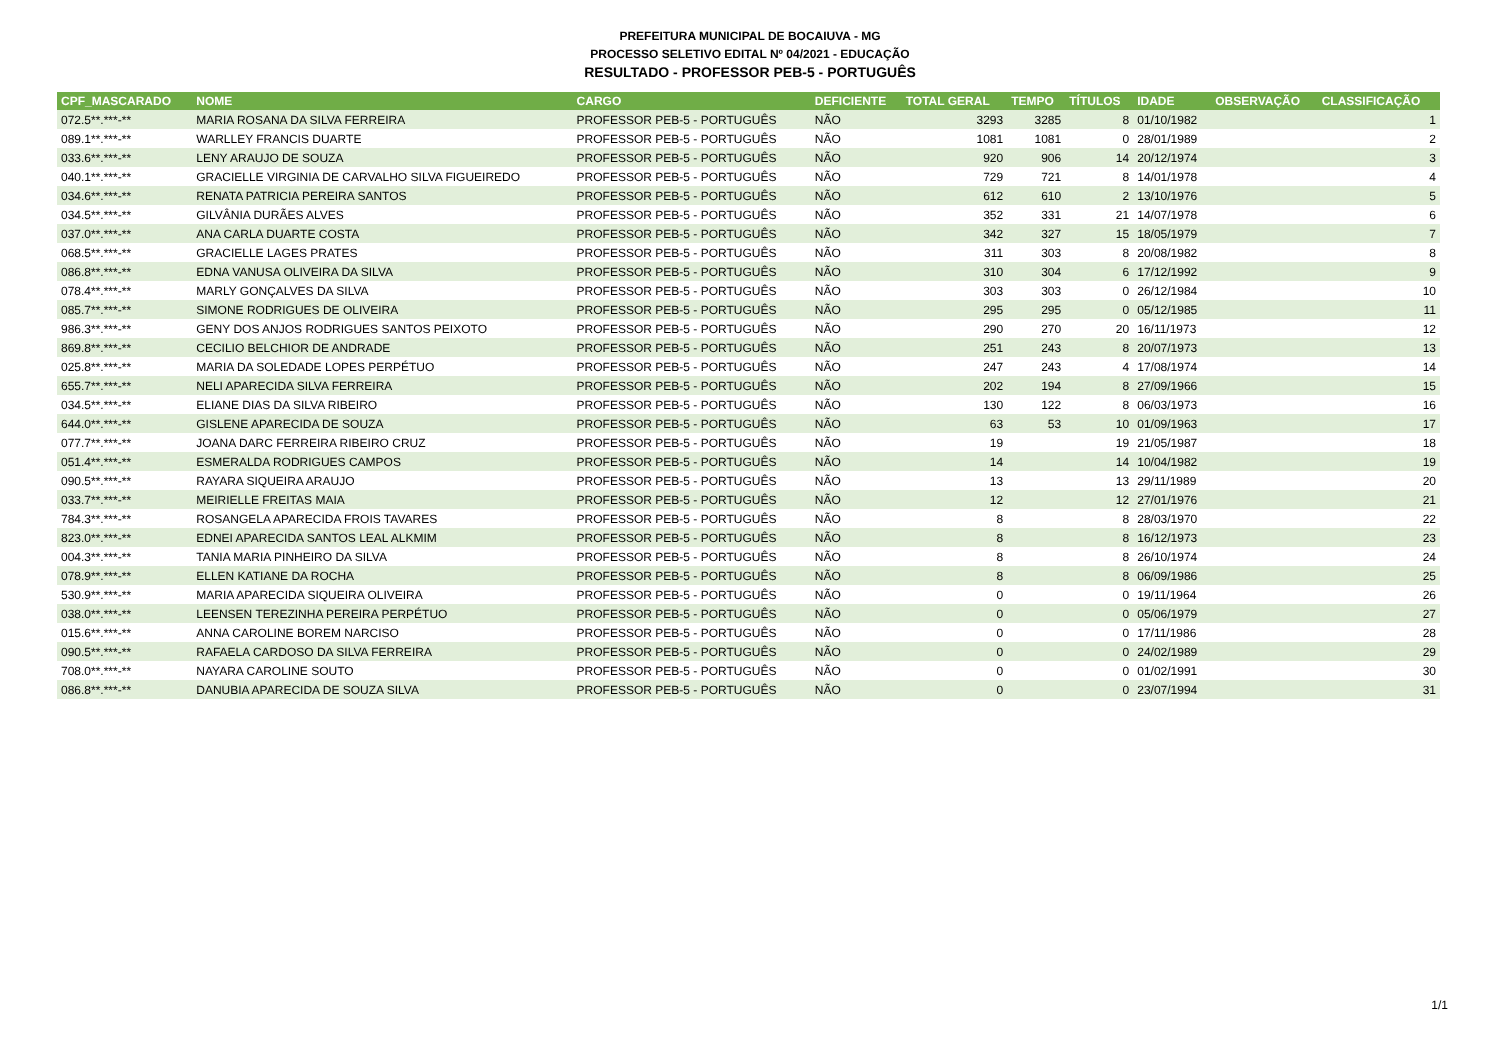PREFEITURA MUNICIPAL DE BOCAIUVA - MG
PROCESSO SELETIVO EDITAL Nº 04/2021 - EDUCAÇÃO
RESULTADO - PROFESSOR PEB-5 - PORTUGUÊS
| CPF_MASCARADO | NOME | CARGO | DEFICIENTE | TOTAL GERAL | TEMPO | TÍTULOS | IDADE | OBSERVAÇÃO | CLASSIFICAÇÃO |
| --- | --- | --- | --- | --- | --- | --- | --- | --- | --- |
| 072.5**.***-** | MARIA ROSANA DA SILVA FERREIRA | PROFESSOR PEB-5 - PORTUGUÊS | NÃO | 3293 | 3285 | 8 | 01/10/1982 | | 1 |
| 089.1**.***-** | WARLLEY FRANCIS DUARTE | PROFESSOR PEB-5 - PORTUGUÊS | NÃO | 1081 | 1081 | 0 | 28/01/1989 | | 2 |
| 033.6**.***-** | LENY ARAUJO DE SOUZA | PROFESSOR PEB-5 - PORTUGUÊS | NÃO | 920 | 906 | 14 | 20/12/1974 | | 3 |
| 040.1**.***-** | GRACIELLE VIRGINIA DE CARVALHO SILVA FIGUEIREDO | PROFESSOR PEB-5 - PORTUGUÊS | NÃO | 729 | 721 | 8 | 14/01/1978 | | 4 |
| 034.6**.***-** | RENATA PATRICIA PEREIRA SANTOS | PROFESSOR PEB-5 - PORTUGUÊS | NÃO | 612 | 610 | 2 | 13/10/1976 | | 5 |
| 034.5**.***-** | GILVÂNIA DURÃES ALVES | PROFESSOR PEB-5 - PORTUGUÊS | NÃO | 352 | 331 | 21 | 14/07/1978 | | 6 |
| 037.0**.***-** | ANA CARLA DUARTE COSTA | PROFESSOR PEB-5 - PORTUGUÊS | NÃO | 342 | 327 | 15 | 18/05/1979 | | 7 |
| 068.5**.***-** | GRACIELLE LAGES PRATES | PROFESSOR PEB-5 - PORTUGUÊS | NÃO | 311 | 303 | 8 | 20/08/1982 | | 8 |
| 086.8**.***-** | EDNA VANUSA OLIVEIRA DA SILVA | PROFESSOR PEB-5 - PORTUGUÊS | NÃO | 310 | 304 | 6 | 17/12/1992 | | 9 |
| 078.4**.***-** | MARLY GONÇALVES DA SILVA | PROFESSOR PEB-5 - PORTUGUÊS | NÃO | 303 | 303 | 0 | 26/12/1984 | | 10 |
| 085.7**.***-** | SIMONE RODRIGUES DE OLIVEIRA | PROFESSOR PEB-5 - PORTUGUÊS | NÃO | 295 | 295 | 0 | 05/12/1985 | | 11 |
| 986.3**.***-** | GENY DOS ANJOS RODRIGUES SANTOS PEIXOTO | PROFESSOR PEB-5 - PORTUGUÊS | NÃO | 290 | 270 | 20 | 16/11/1973 | | 12 |
| 869.8**.***-** | CECILIO BELCHIOR DE ANDRADE | PROFESSOR PEB-5 - PORTUGUÊS | NÃO | 251 | 243 | 8 | 20/07/1973 | | 13 |
| 025.8**.***-** | MARIA DA SOLEDADE LOPES PERPÉTUO | PROFESSOR PEB-5 - PORTUGUÊS | NÃO | 247 | 243 | 4 | 17/08/1974 | | 14 |
| 655.7**.***-** | NELI APARECIDA SILVA FERREIRA | PROFESSOR PEB-5 - PORTUGUÊS | NÃO | 202 | 194 | 8 | 27/09/1966 | | 15 |
| 034.5**.***-** | ELIANE DIAS DA SILVA RIBEIRO | PROFESSOR PEB-5 - PORTUGUÊS | NÃO | 130 | 122 | 8 | 06/03/1973 | | 16 |
| 644.0**.***-** | GISLENE APARECIDA DE SOUZA | PROFESSOR PEB-5 - PORTUGUÊS | NÃO | 63 | 53 | 10 | 01/09/1963 | | 17 |
| 077.7**.***-** | JOANA DARC FERREIRA RIBEIRO CRUZ | PROFESSOR PEB-5 - PORTUGUÊS | NÃO | 19 | | 19 | 21/05/1987 | | 18 |
| 051.4**.***-** | ESMERALDA RODRIGUES CAMPOS | PROFESSOR PEB-5 - PORTUGUÊS | NÃO | 14 | | 14 | 10/04/1982 | | 19 |
| 090.5**.***-** | RAYARA SIQUEIRA ARAUJO | PROFESSOR PEB-5 - PORTUGUÊS | NÃO | 13 | | 13 | 29/11/1989 | | 20 |
| 033.7**.***-** | MEIRIELLE FREITAS MAIA | PROFESSOR PEB-5 - PORTUGUÊS | NÃO | 12 | | 12 | 27/01/1976 | | 21 |
| 784.3**.***-** | ROSANGELA APARECIDA FROIS TAVARES | PROFESSOR PEB-5 - PORTUGUÊS | NÃO | 8 | | 8 | 28/03/1970 | | 22 |
| 823.0**.***-** | EDNEI APARECIDA SANTOS LEAL ALKMIM | PROFESSOR PEB-5 - PORTUGUÊS | NÃO | 8 | | 8 | 16/12/1973 | | 23 |
| 004.3**.***-** | TANIA MARIA PINHEIRO DA SILVA | PROFESSOR PEB-5 - PORTUGUÊS | NÃO | 8 | | 8 | 26/10/1974 | | 24 |
| 078.9**.***-** | ELLEN KATIANE DA ROCHA | PROFESSOR PEB-5 - PORTUGUÊS | NÃO | 8 | | 8 | 06/09/1986 | | 25 |
| 530.9**.***-** | MARIA APARECIDA SIQUEIRA OLIVEIRA | PROFESSOR PEB-5 - PORTUGUÊS | NÃO | 0 | | 0 | 19/11/1964 | | 26 |
| 038.0**.***-** | LEENSEN TEREZINHA PEREIRA PERPÉTUO | PROFESSOR PEB-5 - PORTUGUÊS | NÃO | 0 | | 0 | 05/06/1979 | | 27 |
| 015.6**.***-** | ANNA CAROLINE BOREM NARCISO | PROFESSOR PEB-5 - PORTUGUÊS | NÃO | 0 | | 0 | 17/11/1986 | | 28 |
| 090.5**.***-** | RAFAELA CARDOSO DA SILVA FERREIRA | PROFESSOR PEB-5 - PORTUGUÊS | NÃO | 0 | | 0 | 24/02/1989 | | 29 |
| 708.0**.***-** | NAYARA CAROLINE SOUTO | PROFESSOR PEB-5 - PORTUGUÊS | NÃO | 0 | | 0 | 01/02/1991 | | 30 |
| 086.8**.***-** | DANUBIA APARECIDA DE SOUZA SILVA | PROFESSOR PEB-5 - PORTUGUÊS | NÃO | 0 | | 0 | 23/07/1994 | | 31 |
1/1